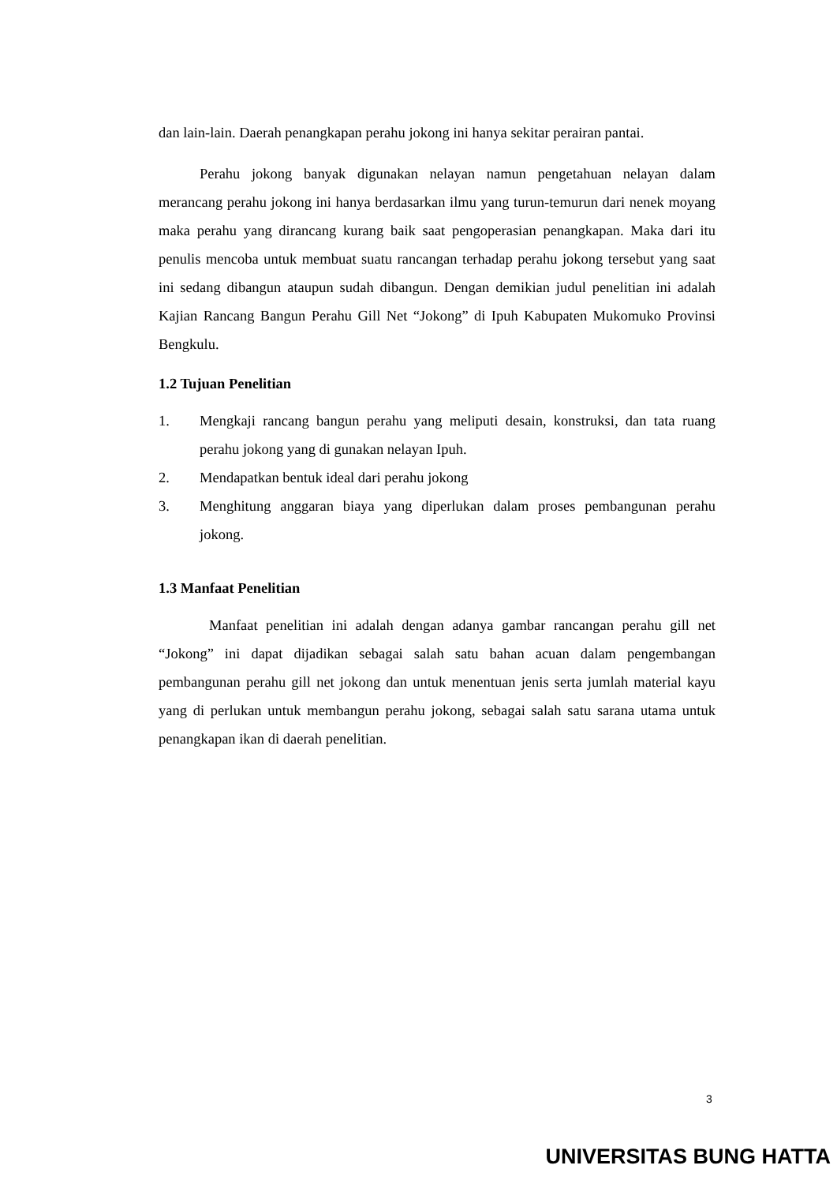dan lain-lain. Daerah penangkapan perahu jokong ini hanya sekitar perairan pantai.
Perahu jokong banyak digunakan nelayan namun pengetahuan nelayan dalam merancang perahu jokong ini hanya berdasarkan ilmu yang turun-temurun dari nenek moyang maka perahu yang dirancang kurang baik saat pengoperasian penangkapan. Maka dari itu penulis mencoba untuk membuat suatu rancangan terhadap perahu jokong tersebut yang saat ini sedang dibangun ataupun sudah dibangun. Dengan demikian judul penelitian ini adalah Kajian Rancang Bangun Perahu Gill Net “Jokong” di Ipuh Kabupaten Mukomuko Provinsi Bengkulu.
1.2 Tujuan Penelitian
1. Mengkaji rancang bangun perahu yang meliputi desain, konstruksi, dan tata ruang perahu jokong yang di gunakan nelayan Ipuh.
2. Mendapatkan bentuk ideal dari perahu jokong
3. Menghitung anggaran biaya yang diperlukan dalam proses pembangunan perahu jokong.
1.3 Manfaat Penelitian
Manfaat penelitian ini adalah dengan adanya gambar rancangan perahu gill net “Jokong” ini dapat dijadikan sebagai salah satu bahan acuan dalam pengembangan pembangunan perahu gill net jokong dan untuk menentuan jenis serta jumlah material kayu yang di perlukan untuk membangun perahu jokong, sebagai salah satu sarana utama untuk penangkapan ikan di daerah penelitian.
3
UNIVERSITAS BUNG HATTA